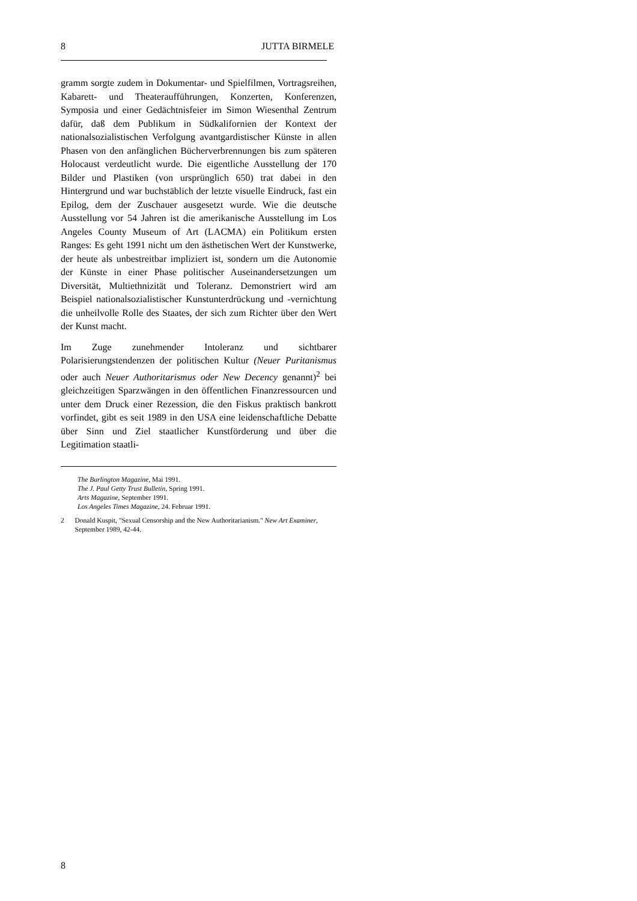8 JUTTA BIRMELE
gramm sorgte zudem in Dokumentar- und Spielfilmen, Vortragsreihen, Kabarett- und Theateraufführungen, Konzerten, Konferenzen, Symposia und einer Gedächtnisfeier im Simon Wiesenthal Zentrum dafür, daß dem Publikum in Südkalifornien der Kontext der nationalsozialistischen Verfolgung avantgardistischer Künste in allen Phasen von den anfänglichen Bücherverbrennungen bis zum späteren Holocaust verdeutlicht wurde. Die eigentliche Ausstellung der 170 Bilder und Plastiken (von ursprünglich 650) trat dabei in den Hintergrund und war buchstäblich der letzte visuelle Eindruck, fast ein Epilog, dem der Zuschauer ausgesetzt wurde. Wie die deutsche Ausstellung vor 54 Jahren ist die amerikanische Ausstellung im Los Angeles County Museum of Art (LACMA) ein Politikum ersten Ranges: Es geht 1991 nicht um den ästhetischen Wert der Kunstwerke, der heute als unbestreitbar impliziert ist, sondern um die Autonomie der Künste in einer Phase politischer Auseinandersetzungen um Diversität, Multiethnizität und Toleranz. Demonstriert wird am Beispiel nationalsozialistischer Kunstunterdrückung und -vernichtung die unheilvolle Rolle des Staates, der sich zum Richter über den Wert der Kunst macht.
Im Zuge zunehmender Intoleranz und sichtbarer Polarisierungstendenzen der politischen Kultur (Neuer Puritanismus oder auch Neuer Authoritarismus oder New Decency genannt)<sup>2</sup> bei gleichzeitigen Sparzwängen in den öffentlichen Finanzressourcen und unter dem Druck einer Rezession, die den Fiskus praktisch bankrott vorfindet, gibt es seit 1989 in den USA eine leidenschaftliche Debatte über Sinn und Ziel staatlicher Kunstförderung und über die Legitimation staatli-
The Burlington Magazine, Mai 1991.
The J. Paul Getty Trust Bulletin, Spring 1991.
Arts Magazine, September 1991.
Los Angeles Times Magazine, 24. Februar 1991.
2 Donald Kuspit, "Sexual Censorship and the New Authoritarianism." New Art Examiner, September 1989, 42-44.
8